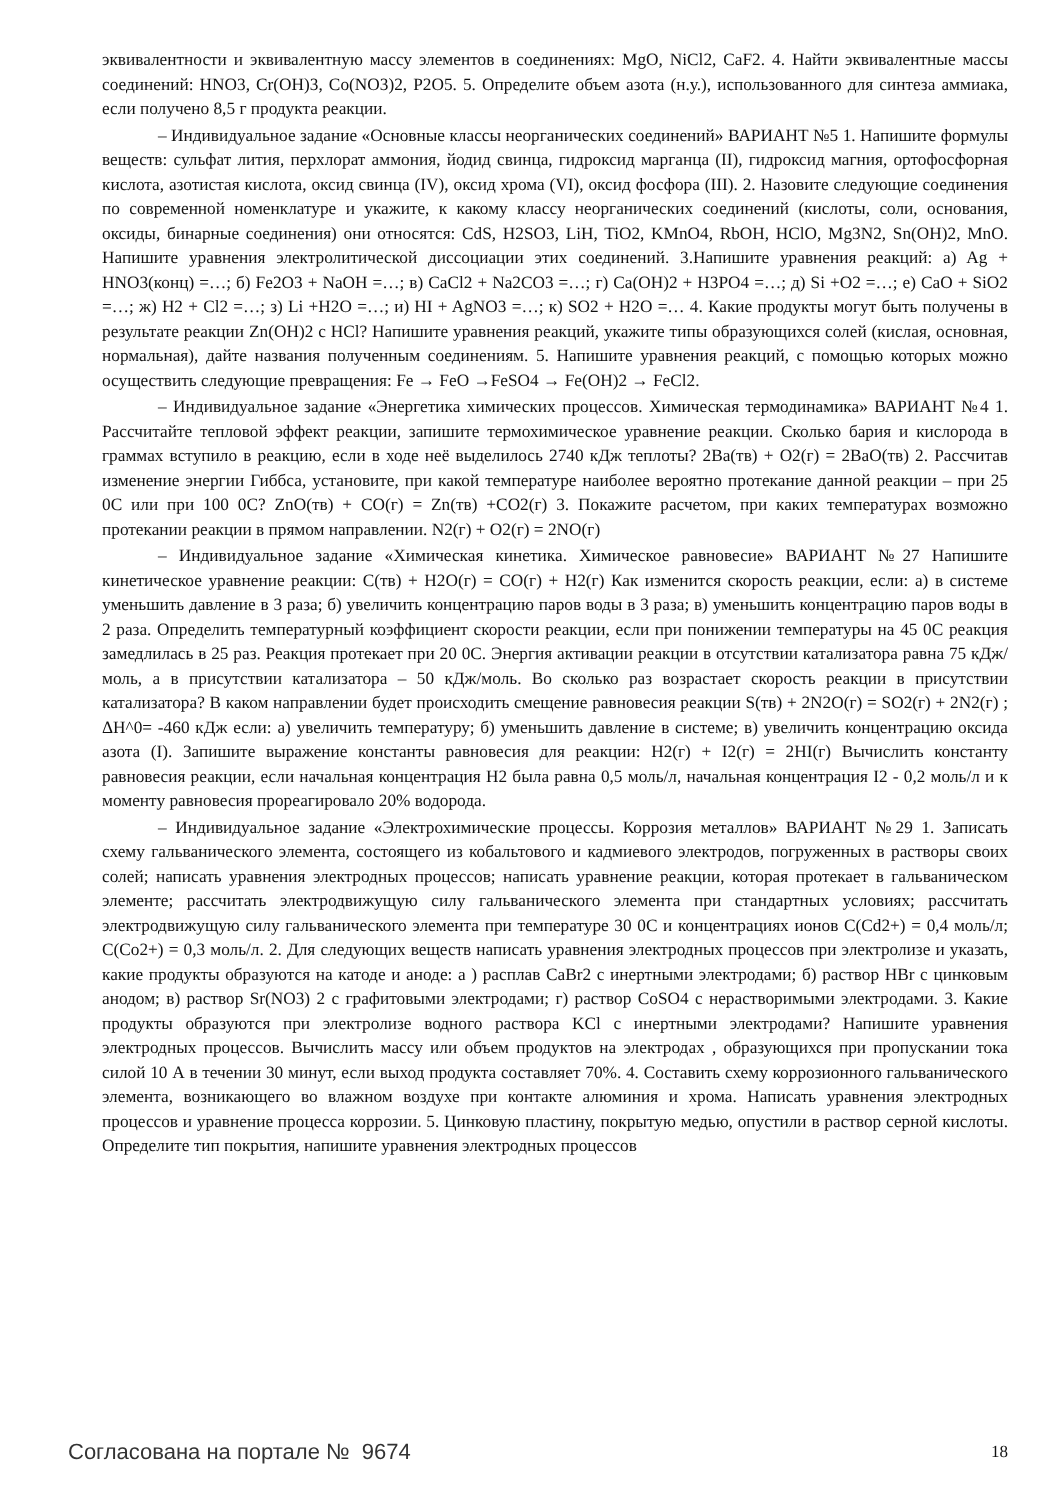эквивалентности и эквивалентную массу элементов в соединениях: MgO, NiCl2, CaF2. 4. Найти эквивалентные массы соединений: HNO3, Cr(OH)3, Co(NO3)2, P2O5. 5. Определите объем азота (н.у.), использованного для синтеза аммиака, если получено 8,5 г продукта реакции.
– Индивидуальное задание «Основные классы неорганических соединений» ВАРИАНТ №5 1. Напишите формулы веществ: сульфат лития, перхлорат аммония, йодид свинца, гидроксид марганца (II), гидроксид магния, ортофосфорная кислота, азотистая кислота, оксид свинца (IV), оксид хрома (VI), оксид фосфора (III). 2. Назовите следующие соединения по современной номенклатуре и укажите, к какому классу неорганических соединений (кислоты, соли, основания, оксиды, бинарные соединения) они относятся: CdS, H2SO3, LiH, TiO2, KMnO4, RbOH, HClO, Mg3N2, Sn(OH)2, MnO. Напишите уравнения электролитической диссоциации этих соединений. 3.Напишите уравнения реакций: а) Ag + HNO3(конц) =…; б) Fe2O3 + NaOH =…; в) CaCl2 + Na2CO3 =…; г) Ca(OH)2 + H3PO4 =…; д) Si +O2 =…; е) CaO + SiO2 =…; ж) H2 + Cl2 =…; з) Li +H2O =…; и) HI + AgNO3 =…; к) SO2 + H2O =… 4. Какие продукты могут быть получены в результате реакции Zn(OH)2 с HCl? Напишите уравнения реакций, укажите типы образующихся солей (кислая, основная, нормальная), дайте названия полученным соединениям. 5. Напишите уравнения реакций, с помощью которых можно осуществить следующие превращения: Fe → FeO →FeSO4 → Fe(OH)2 → FeCl2.
– Индивидуальное задание «Энергетика химических процессов. Химическая термодинамика» ВАРИАНТ №4 1. Рассчитайте тепловой эффект реакции, запишите термохимическое уравнение реакции. Сколько бария и кислорода в граммах вступило в реакцию, если в ходе неё выделилось 2740 кДж теплоты? 2Ba(тв) + O2(г) = 2BaO(тв) 2. Рассчитав изменение энергии Гиббса, установите, при какой температуре наиболее вероятно протекание данной реакции – при 25 0С или при 100 0С? ZnO(тв) + CO(г) = Zn(тв) +CO2(г) 3. Покажите расчетом, при каких температурах возможно протекании реакции в прямом направлении. N2(г) + O2(г) = 2NO(г)
– Индивидуальное задание «Химическая кинетика. Химическое равновесие» ВАРИАНТ №27 Напишите кинетическое уравнение реакции: C(тв) + H2O(г) = CO(г) + H2(г) Как изменится скорость реакции, если: а) в системе уменьшить давление в 3 раза; б) увеличить концентрацию паров воды в 3 раза; в) уменьшить концентрацию паров воды в 2 раза. Определить температурный коэффициент скорости реакции, если при понижении температуры на 45 0С реакция замедлилась в 25 раз. Реакция протекает при 20 0С. Энергия активации реакции в отсутствии катализатора равна 75 кДж/моль, а в присутствии катализатора – 50 кДж/моль. Во сколько раз возрастает скорость реакции в присутствии катализатора? В каком направлении будет происходить смещение равновесия реакции S(тв) + 2N2O(г) = SO2(г) + 2N2(г) ; ΔН^0= -460 кДж если: а) увеличить температуру; б) уменьшить давление в системе; в) увеличить концентрацию оксида азота (I). Запишите выражение константы равновесия для реакции: H2(г) + I2(г) = 2HI(г) Вычислить константу равновесия реакции, если начальная концентрация H2 была равна 0,5 моль/л, начальная концентрация I2 - 0,2 моль/л и к моменту равновесия прореагировало 20% водорода.
– Индивидуальное задание «Электрохимические процессы. Коррозия металлов» ВАРИАНТ №29 1. Записать схему гальванического элемента, состоящего из кобальтового и кадмиевого электродов, погруженных в растворы своих солей; написать уравнения электродных процессов; написать уравнение реакции, которая протекает в гальваническом элементе; рассчитать электродвижущую силу гальванического элемента при стандартных условиях; рассчитать электродвижущую силу гальванического элемента при температуре 30 0С и концентрациях ионов C(Cd2+) = 0,4 моль/л; C(Co2+) = 0,3 моль/л. 2. Для следующих веществ написать уравнения электродных процессов при электролизе и указать, какие продукты образуются на катоде и аноде: а ) расплав CaBr2 с инертными электродами; б) раствор HBr с цинковым анодом; в) раствор Sr(NO3) 2 с графитовыми электродами; г) раствор CoSO4 с нерастворимыми электродами. 3. Какие продукты образуются при электролизе водного раствора KCl с инертными электродами? Напишите уравнения электродных процессов. Вычислить массу или объем продуктов на электродах , образующихся при пропускании тока силой 10 А в течении 30 минут, если выход продукта составляет 70%. 4. Составить схему коррозионного гальванического элемента, возникающего во влажном воздухе при контакте алюминия и хрома. Написать уравнения электродных процессов и уравнение процесса коррозии. 5. Цинковую пластину, покрытую медью, опустили в раствор серной кислоты. Определите тип покрытия, напишите уравнения электродных процессов
Согласована на портале № 9674 18